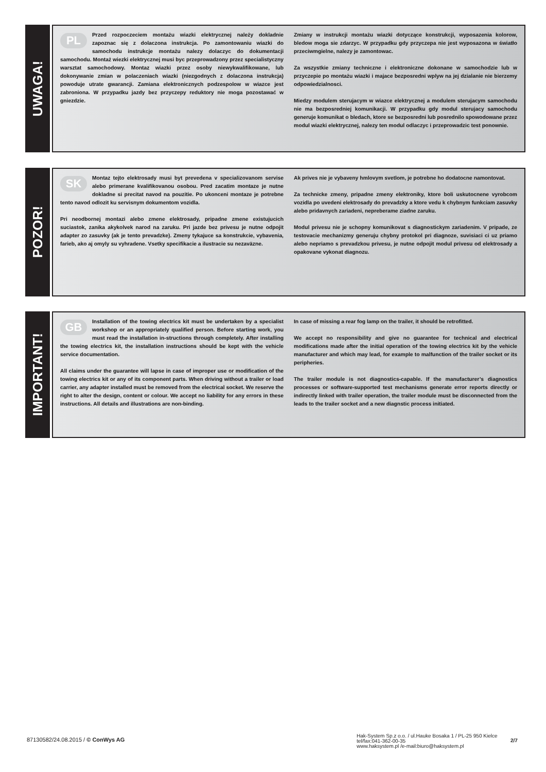UWAGA!
PL
Przed rozpoczeciem montażu wiazki elektrycznej należy dokladnie zapoznac się z dolaczona instrukcja. Po zamontowaniu wiazki do samochodu instrukcje montażu nalezy dolaczyc do dokumentacji samochodu. Montaż wiezki elektrycznej musi byc przeprowadzony przez specialistyczny warsztat samochodowy. Montaz wiazki przez osoby niewykwalifikowane, lub dokonywanie zmian w polaczeniach wiazki (niezgodnych z dolaczona instrukcja) powoduje utrate gwarancji. Zamiana elektronicznych podzespolow w wiazce jest zabroniona. W przypadku jazdy bez przyczepy reduktory nie moga pozostawać w gniezdzie.
Zmiany w instrukcji montażu wiazki dotyczące konstrukcji, wyposazenia kolorow, bledow moga sie zdarzyc. W przypadku gdy przyczepa nie jest wyposazona w światło przeciwmgielne, nalezy je zamontowac.
Za wszystkie zmiany techniczne i elektroniczne dokonane w samochodzie lub w przyczepie po montażu wiazki i majace bezposredni wplyw na jej dzialanie nie bierzemy odpowiedzialnosci.
Miedzy modulem sterujacym w wiazce elektrycznej a modulem sterujacym samochodu nie ma bezposredniej komunikacji. W przypadku gdy modul sterujacy samochodu generuje komunikat o bledach, ktore se bezposredni lub posrednilo spowodowane przez modul wiazki elektrycznej, nalezy ten modul odlaczyc i przeprowadzic test ponownie.
POZOR!
SK
Montaz tejto elektrosady musi byt prevedena v specializovanom servise alebo primerane kvalifikovanou osobou. Pred zacatim montaze je nutne dokladne si precitat navod na pouzitie. Po ukonceni montaze je potrebne tento navod odlozit ku servisnym dokumentom vozidla.
Pri neodbornej montazi alebo zmene elektrosady, pripadne zmene existujucich suciastok, zanika akykolvek narod na zaruku. Pri jazde bez privesu je nutne odpojit adapter zo zasuvky (ak je tento prevadzke). Zmeny tykajuce sa konstrukcie, vybavenia, farieb, ako aj omyly su vyhradene. Vsetky specifikacie a ilustracie su nezaväzne.
Ak prives nie je vybaveny hmlovym svetlom, je potrebne ho dodatocne namontovat.
Za technicke zmeny, pripadne zmeny elektroniky, ktore boli uskutocnene vyrobcom vozidla po uvedeni elektrosady do prevadzky a ktore vedu k chybnym funkciam zasuvky alebo pridavnych zariadeni, nepreberame ziadne zaruku.
Modul privesu nie je schopny komunikovat s diagnostickym zariadenim. V pripade, ze testovacie mechanizmy generuju chybny protokol pri diagnoze, suvisiaci ci uz priamo alebo nepriamo s prevadzkou privesu, je nutne odpojit modul privesu od elektrosady a opakovane vykonat diagnozu.
IMPORTANT!
GB
Installation of the towing electrics kit must be undertaken by a specialist workshop or an appropriately qualified person. Before starting work, you must read the installation in-structions through completely. After installing the towing electrics kit, the installation instructions should be kept with the vehicle service documentation.
All claims under the guarantee will lapse in case of improper use or modification of the towing electrics kit or any of its component parts. When driving without a trailer or load carrier, any adapter installed must be removed from the electrical socket. We reserve the right to alter the design, content or colour. We accept no liability for any errors in these instructions. All details and illustrations are non-binding.
In case of missing a rear fog lamp on the trailer, it should be retrofitted.
We accept no responsibility and give no guarantee for technical and electrical modifications made after the initial operation of the towing electrics kit by the vehicle manufacturer and which may lead, for example to malfunction of the trailer socket or its peripheries.
The trailer module is not diagnostics-capable. If the manufacturer’s diagnostics processes or software-supported test mechanisms generate error reports directly or indirectly linked with trailer operation, the trailer module must be disconnected from the leads to the trailer socket and a new diagnstic process initiated.
87130582/24.08.2015 / © ConWys AG
Hak-System Sp.z o.o. / ul.Hauke Bosaka 1 / PL-25 950 Kielce
tel/fax:041-362-00-35
www.haksystem.pl /e-mail:biuro@haksystem.pl
2/7